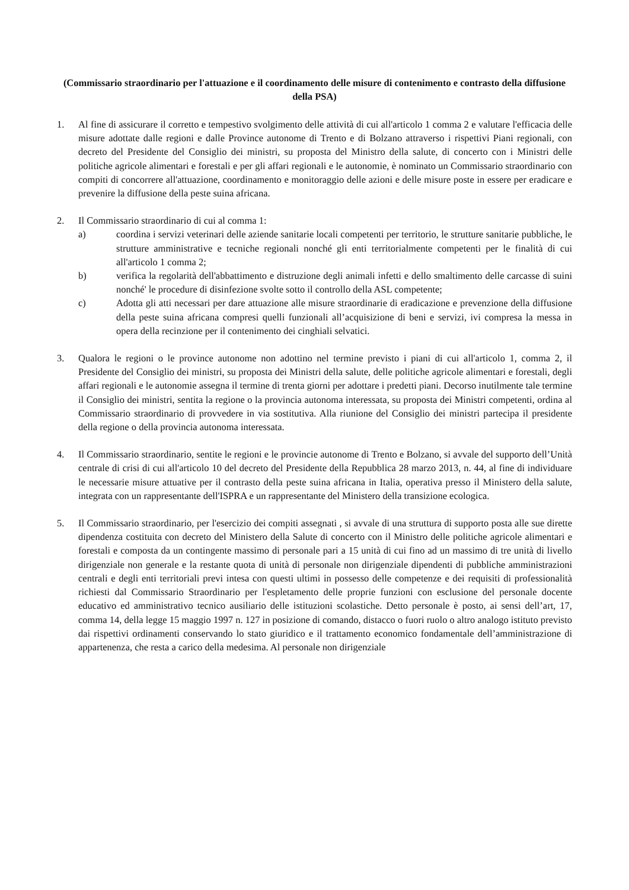(Commissario straordinario per l'attuazione e il coordinamento delle misure di contenimento e contrasto della diffusione della PSA)
1. Al fine di assicurare il corretto e tempestivo svolgimento delle attività di cui all'articolo 1 comma 2 e valutare l'efficacia delle misure adottate dalle regioni e dalle Province autonome di Trento e di Bolzano attraverso i rispettivi Piani regionali, con decreto del Presidente del Consiglio dei ministri, su proposta del Ministro della salute, di concerto con i Ministri delle politiche agricole alimentari e forestali e per gli affari regionali e le autonomie, è nominato un Commissario straordinario con compiti di concorrere all'attuazione, coordinamento e monitoraggio delle azioni e delle misure poste in essere per eradicare e prevenire la diffusione della peste suina africana.
2. Il Commissario straordinario di cui al comma 1:
a) coordina i servizi veterinari delle aziende sanitarie locali competenti per territorio, le strutture sanitarie pubbliche, le strutture amministrative e tecniche regionali nonché gli enti territorialmente competenti per le finalità di cui all'articolo 1 comma 2;
b) verifica la regolarità dell'abbattimento e distruzione degli animali infetti e dello smaltimento delle carcasse di suini nonché' le procedure di disinfezione svolte sotto il controllo della ASL competente;
c) Adotta gli atti necessari per dare attuazione alle misure straordinarie di eradicazione e prevenzione della diffusione della peste suina africana compresi quelli funzionali all’acquisizione di beni e servizi, ivi compresa la messa in opera della recinzione per il contenimento dei cinghiali selvatici.
3. Qualora le regioni o le province autonome non adottino nel termine previsto i piani di cui all'articolo 1, comma 2, il Presidente del Consiglio dei ministri, su proposta dei Ministri della salute, delle politiche agricole alimentari e forestali, degli affari regionali e le autonomie assegna il termine di trenta giorni per adottare i predetti piani. Decorso inutilmente tale termine il Consiglio dei ministri, sentita la regione o la provincia autonoma interessata, su proposta dei Ministri competenti, ordina al Commissario straordinario di provvedere in via sostitutiva. Alla riunione del Consiglio dei ministri partecipa il presidente della regione o della provincia autonoma interessata.
4. Il Commissario straordinario, sentite le regioni e le provincie autonome di Trento e Bolzano, si avvale del supporto dell’Unità centrale di crisi di cui all'articolo 10 del decreto del Presidente della Repubblica 28 marzo 2013, n. 44, al fine di individuare le necessarie misure attuative per il contrasto della peste suina africana in Italia, operativa presso il Ministero della salute, integrata con un rappresentante dell'ISPRA e un rappresentante del Ministero della transizione ecologica.
5. Il Commissario straordinario, per l'esercizio dei compiti assegnati , si avvale di una struttura di supporto posta alle sue dirette dipendenza costituita con decreto del Ministero della Salute di concerto con il Ministro delle politiche agricole alimentari e forestali e composta da un contingente massimo di personale pari a 15 unità di cui fino ad un massimo di tre unità di livello dirigenziale non generale e la restante quota di unità di personale non dirigenziale dipendenti di pubbliche amministrazioni centrali e degli enti territoriali previ intesa con questi ultimi in possesso delle competenze e dei requisiti di professionalità richiesti dal Commissario Straordinario per l'espletamento delle proprie funzioni con esclusione del personale docente educativo ed amministrativo tecnico ausiliario delle istituzioni scolastiche. Detto personale è posto, ai sensi dell’art, 17, comma 14, della legge 15 maggio 1997 n. 127 in posizione di comando, distacco o fuori ruolo o altro analogo istituto previsto dai rispettivi ordinamenti conservando lo stato giuridico e il trattamento economico fondamentale dell’amministrazione di appartenenza, che resta a carico della medesima. Al personale non dirigenziale